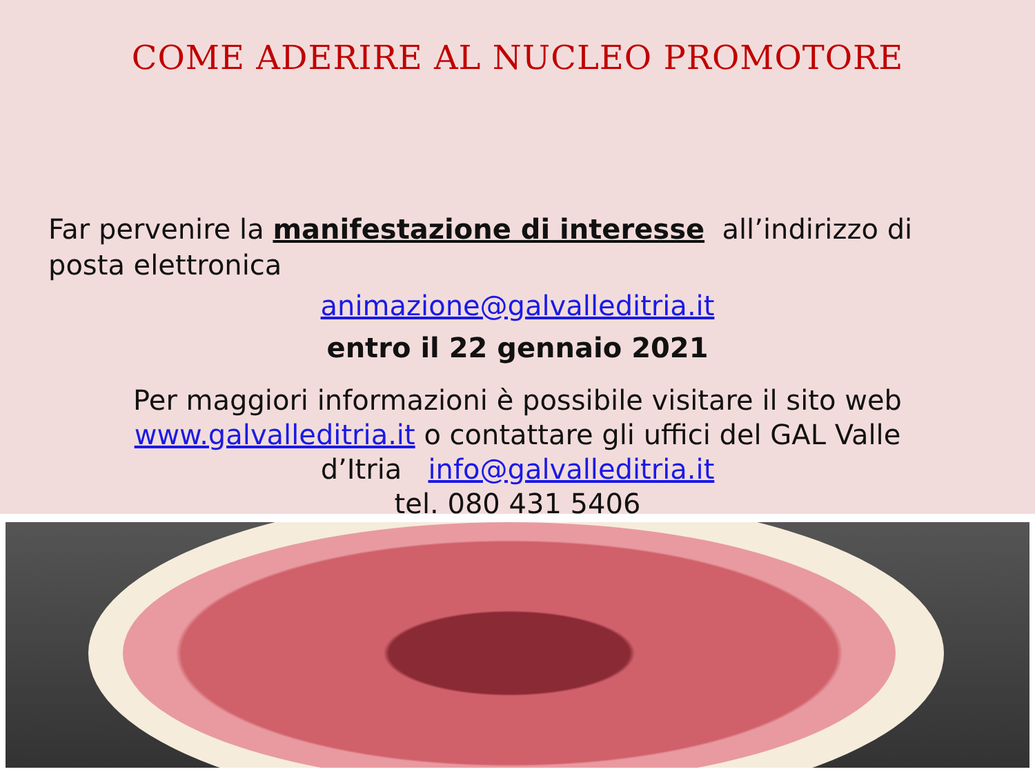COME ADERIRE AL NUCLEO PROMOTORE
Far pervenire la manifestazione di interesse all’indirizzo di posta elettronica
animazione@galvalleditria.it
entro il 22 gennaio 2021
Per maggiori informazioni è possibile visitare il sito web
www.galvalleditria.it o contattare gli uffici del GAL Valle
d’Itria info@galvalleditria.it
tel. 080 431 5406